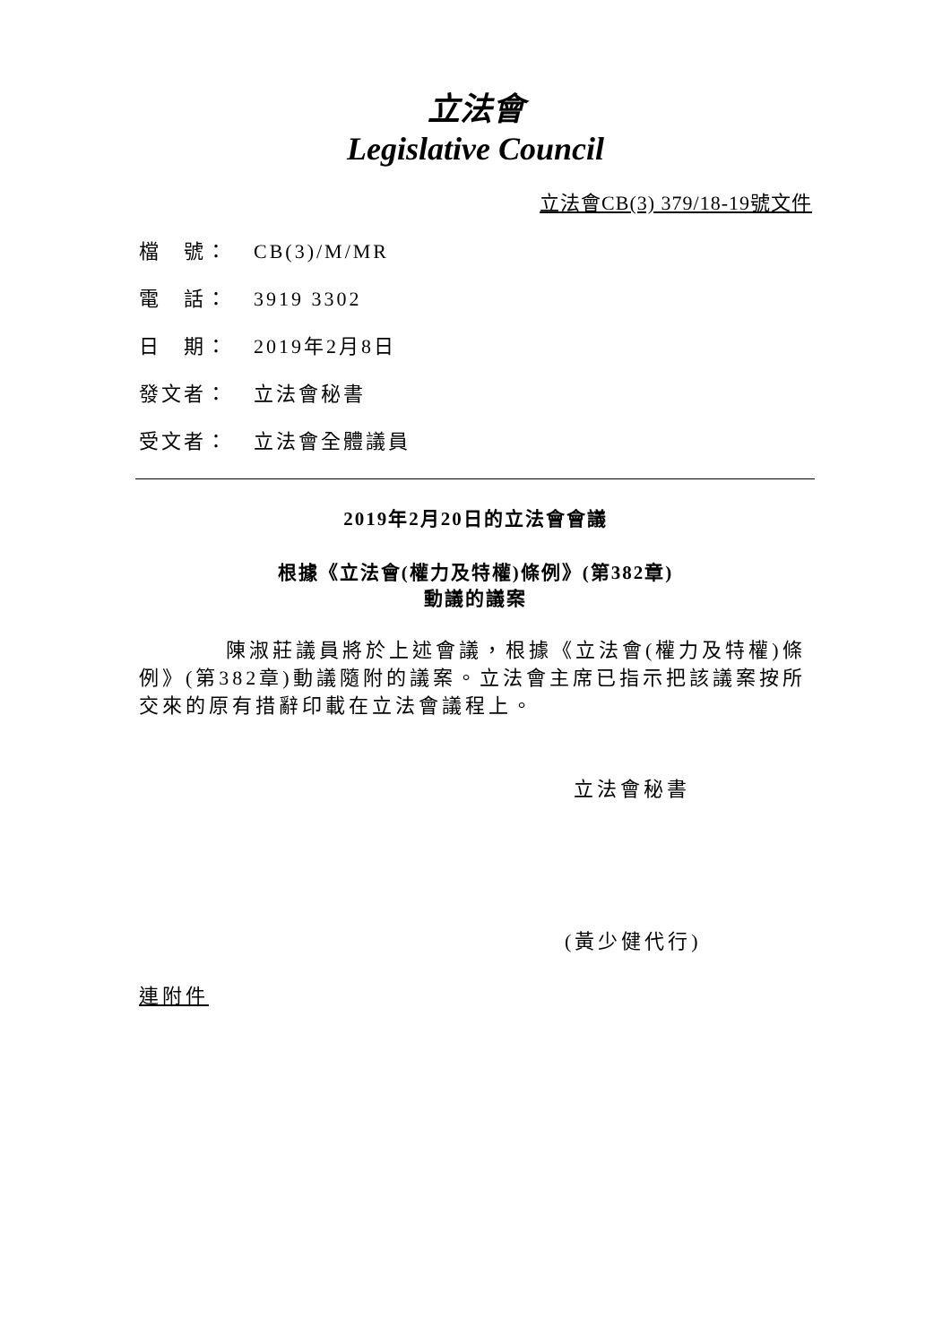立法會
Legislative Council
立法會CB(3) 379/18-19號文件
檔　號： CB(3)/M/MR
電　話： 3919 3302
日　期： 2019年2月8日
發文者： 立法會秘書
受文者： 立法會全體議員
2019年2月20日的立法會會議
根據《立法會(權力及特權)條例》(第382章)
動議的議案
陳淑莊議員將於上述會議，根據《立法會(權力及特權)條例》(第382章)動議隨附的議案。立法會主席已指示把該議案按所交來的原有措辭印載在立法會議程上。
立法會秘書
(黃少健代行)
連附件